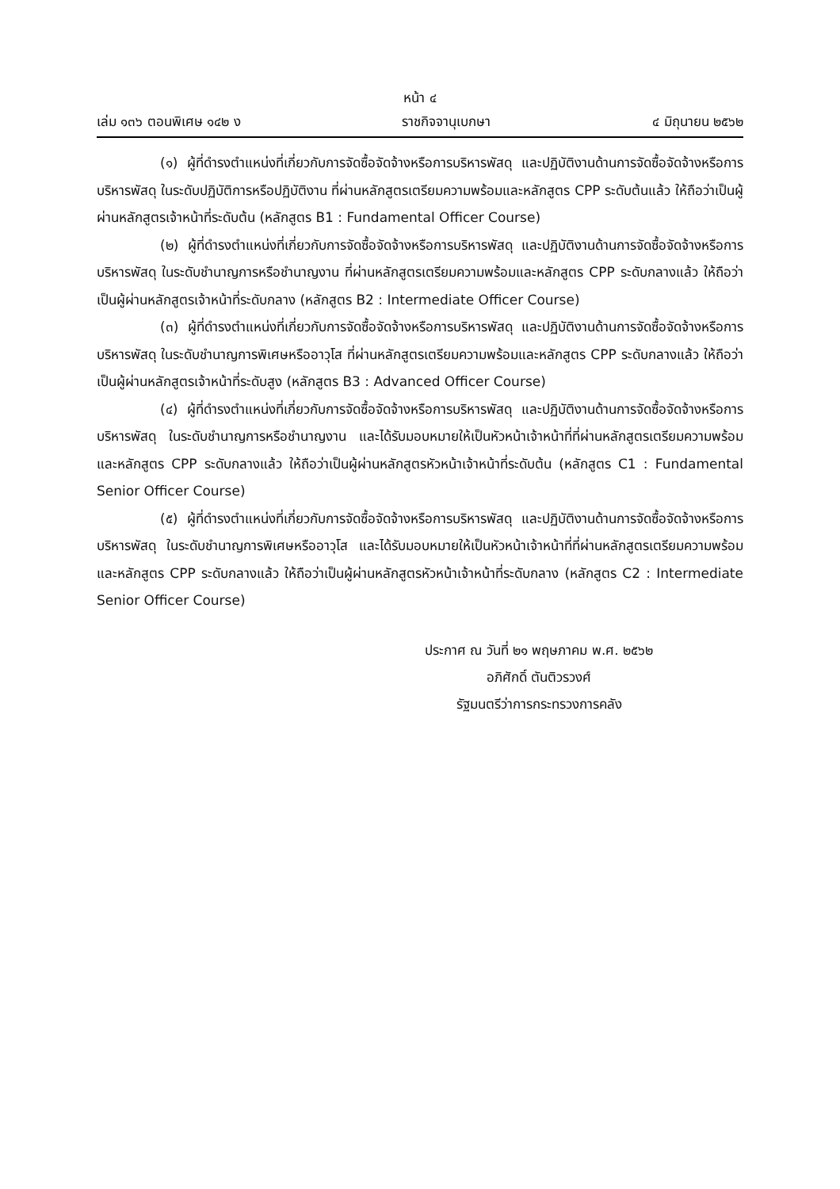หน้า ๔
เล่ม ๑๓๖ ตอนพิเศษ ๑๔๒ ง ราชกิจจานุเบกษา ๔ มิถุนายน ๒๕๖๒
(๑) ผู้ที่ดำรงตำแหน่งที่เกี่ยวกับการจัดซื้อจัดจ้างหรือการบริหารพัสดุ และปฏิบัติงานด้านการจัดซื้อจัดจ้างหรือการบริหารพัสดุ ในระดับปฏิบัติการหรือปฏิบัติงาน ที่ผ่านหลักสูตรเตรียมความพร้อมและหลักสูตร CPP ระดับต้นแล้ว ให้ถือว่าเป็นผู้ผ่านหลักสูตรเจ้าหน้าที่ระดับต้น (หลักสูตร B1 : Fundamental Officer Course)
(๒) ผู้ที่ดำรงตำแหน่งที่เกี่ยวกับการจัดซื้อจัดจ้างหรือการบริหารพัสดุ และปฏิบัติงานด้านการจัดซื้อจัดจ้างหรือการบริหารพัสดุ ในระดับชำนาญการหรือชำนาญงาน ที่ผ่านหลักสูตรเตรียมความพร้อมและหลักสูตร CPP ระดับกลางแล้ว ให้ถือว่าเป็นผู้ผ่านหลักสูตรเจ้าหน้าที่ระดับกลาง (หลักสูตร B2 : Intermediate Officer Course)
(๓) ผู้ที่ดำรงตำแหน่งที่เกี่ยวกับการจัดซื้อจัดจ้างหรือการบริหารพัสดุ และปฏิบัติงานด้านการจัดซื้อจัดจ้างหรือการบริหารพัสดุ ในระดับชำนาญการพิเศษหรืออาวุโส ที่ผ่านหลักสูตรเตรียมความพร้อมและหลักสูตร CPP ระดับกลางแล้ว ให้ถือว่าเป็นผู้ผ่านหลักสูตรเจ้าหน้าที่ระดับสูง (หลักสูตร B3 : Advanced Officer Course)
(๔) ผู้ที่ดำรงตำแหน่งที่เกี่ยวกับการจัดซื้อจัดจ้างหรือการบริหารพัสดุ และปฏิบัติงานด้านการจัดซื้อจัดจ้างหรือการบริหารพัสดุ ในระดับชำนาญการหรือชำนาญงาน และได้รับมอบหมายให้เป็นหัวหน้าเจ้าหน้าที่ที่ผ่านหลักสูตรเตรียมความพร้อมและหลักสูตร CPP ระดับกลางแล้ว ให้ถือว่าเป็นผู้ผ่านหลักสูตรหัวหน้าเจ้าหน้าที่ระดับต้น (หลักสูตร C1 : Fundamental Senior Officer Course)
(๕) ผู้ที่ดำรงตำแหน่งที่เกี่ยวกับการจัดซื้อจัดจ้างหรือการบริหารพัสดุ และปฏิบัติงานด้านการจัดซื้อจัดจ้างหรือการบริหารพัสดุ ในระดับชำนาญการพิเศษหรืออาวุโส และได้รับมอบหมายให้เป็นหัวหน้าเจ้าหน้าที่ที่ผ่านหลักสูตรเตรียมความพร้อมและหลักสูตร CPP ระดับกลางแล้ว ให้ถือว่าเป็นผู้ผ่านหลักสูตรหัวหน้าเจ้าหน้าที่ระดับกลาง (หลักสูตร C2 : Intermediate Senior Officer Course)
ประกาศ ณ วันที่ ๒๑ พฤษภาคม พ.ศ. ๒๕๖๒
อภิศักดิ์ ตันติวรวงศ์
รัฐมนตรีว่าการกระทรวงการคลัง